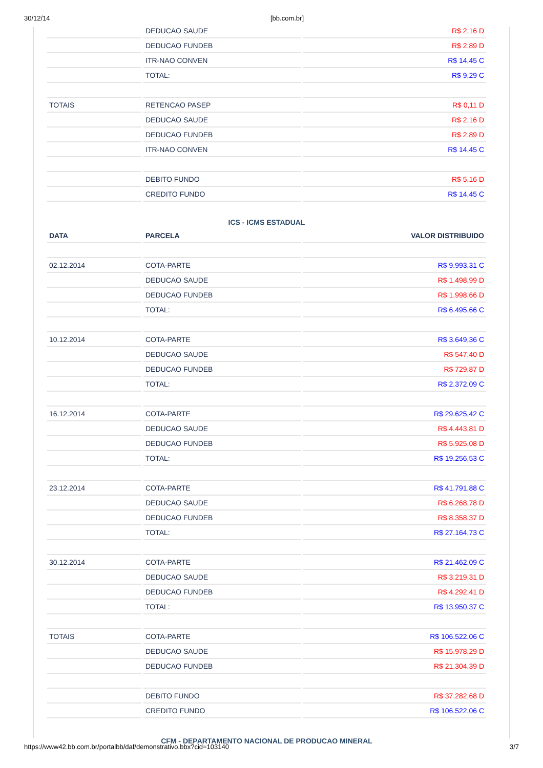30/12/14 [bb.com.br]
| | DEDUCAO SAUDE | R$ 2,16 D |
| | DEDUCAO FUNDEB | R$ 2,89 D |
| | ITR-NAO CONVEN | R$ 14,45 C |
| | TOTAL: | R$ 9,29 C |
| TOTAIS | RETENCAO PASEP | R$ 0,11 D |
| | DEDUCAO SAUDE | R$ 2,16 D |
| | DEDUCAO FUNDEB | R$ 2,89 D |
| | ITR-NAO CONVEN | R$ 14,45 C |
| | DEBITO FUNDO | R$ 5,16 D |
| | CREDITO FUNDO | R$ 14,45 C |
ICS - ICMS ESTADUAL
| DATA | PARCELA | VALOR DISTRIBUIDO |
| --- | --- | --- |
| 02.12.2014 | COTA-PARTE | R$ 9.993,31 C |
| | DEDUCAO SAUDE | R$ 1.498,99 D |
| | DEDUCAO FUNDEB | R$ 1.998,66 D |
| | TOTAL: | R$ 6.495,66 C |
| 10.12.2014 | COTA-PARTE | R$ 3.649,36 C |
| | DEDUCAO SAUDE | R$ 547,40 D |
| | DEDUCAO FUNDEB | R$ 729,87 D |
| | TOTAL: | R$ 2.372,09 C |
| 16.12.2014 | COTA-PARTE | R$ 29.625,42 C |
| | DEDUCAO SAUDE | R$ 4.443,81 D |
| | DEDUCAO FUNDEB | R$ 5.925,08 D |
| | TOTAL: | R$ 19.256,53 C |
| 23.12.2014 | COTA-PARTE | R$ 41.791,88 C |
| | DEDUCAO SAUDE | R$ 6.268,78 D |
| | DEDUCAO FUNDEB | R$ 8.358,37 D |
| | TOTAL: | R$ 27.164,73 C |
| 30.12.2014 | COTA-PARTE | R$ 21.462,09 C |
| | DEDUCAO SAUDE | R$ 3.219,31 D |
| | DEDUCAO FUNDEB | R$ 4.292,41 D |
| | TOTAL: | R$ 13.950,37 C |
| TOTAIS | COTA-PARTE | R$ 106.522,06 C |
| | DEDUCAO SAUDE | R$ 15.978,29 D |
| | DEDUCAO FUNDEB | R$ 21.304,39 D |
| | DEBITO FUNDO | R$ 37.282,68 D |
| | CREDITO FUNDO | R$ 106.522,06 C |
CFM - DEPARTAMENTO NACIONAL DE PRODUCAO MINERAL
https://www42.bb.com.br/portalbb/daf/demonstrativo.bbx?cid=103140 3/7